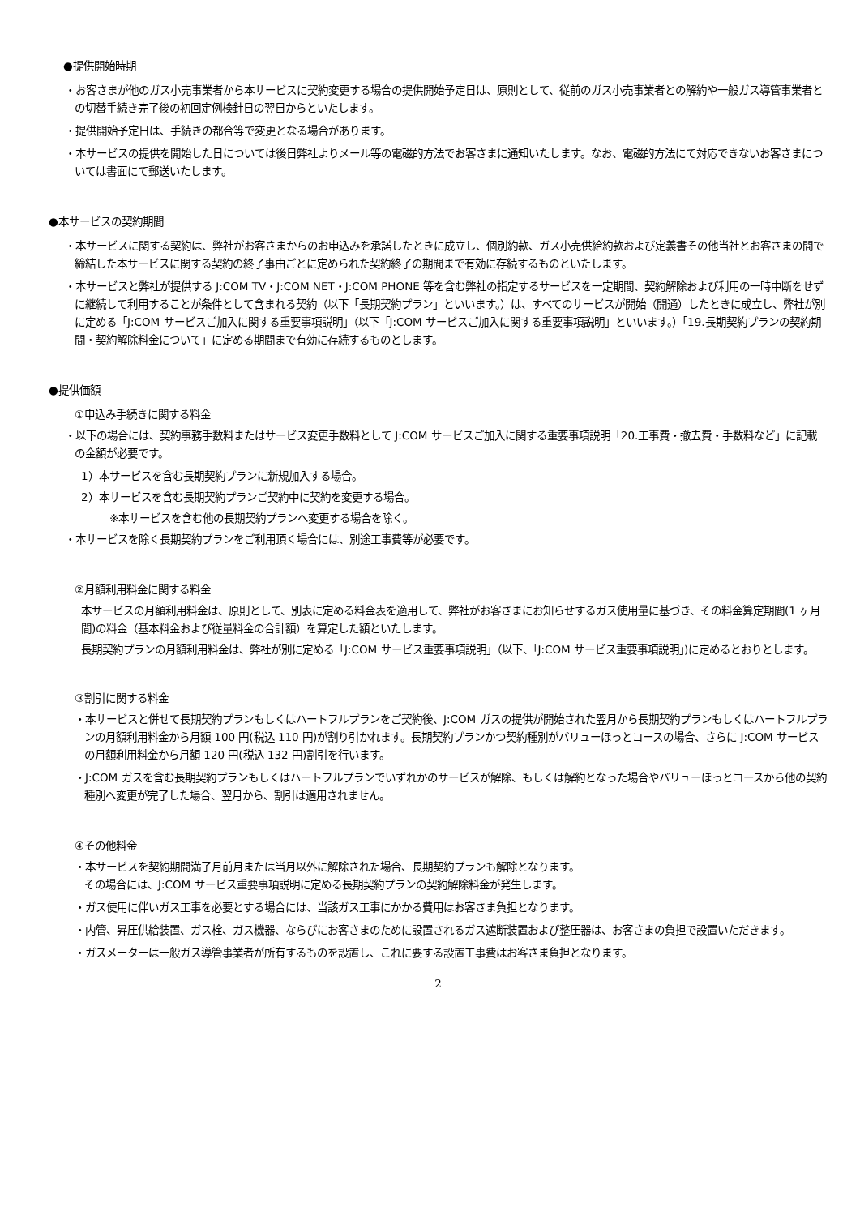●提供開始時期
・お客さまが他のガス小売事業者から本サービスに契約変更する場合の提供開始予定日は、原則として、従前のガス小売事業者との解約や一般ガス導管事業者との切替手続き完了後の初回定例検針日の翌日からといたします。
・提供開始予定日は、手続きの都合等で変更となる場合があります。
・本サービスの提供を開始した日については後日弊社よりメール等の電磁的方法でお客さまに通知いたします。なお、電磁的方法にて対応できないお客さまについては書面にて郵送いたします。
●本サービスの契約期間
・本サービスに関する契約は、弊社がお客さまからのお申込みを承諾したときに成立し、個別約款、ガス小売供給約款および定義書その他当社とお客さまの間で締結した本サービスに関する契約の終了事由ごとに定められた契約終了の期間まで有効に存続するものといたします。
・本サービスと弊社が提供する J:COM TV・J:COM NET・J:COM PHONE 等を含む弊社の指定するサービスを一定期間、契約解除および利用の一時中断をせずに継続して利用することが条件として含まれる契約（以下「長期契約プラン」といいます。）は、すべてのサービスが開始（開通）したときに成立し、弊社が別に定める「J:COM サービスご加入に関する重要事項説明」（以下「J:COM サービスご加入に関する重要事項説明」といいます。）「19.長期契約プランの契約期間・契約解除料金について」に定める期間まで有効に存続するものとします。
●提供価額
①申込み手続きに関する料金
・以下の場合には、契約事務手数料またはサービス変更手数料として J:COM サービスご加入に関する重要事項説明「20.工事費・撤去費・手数料など」に記載の金額が必要です。
1）本サービスを含む長期契約プランに新規加入する場合。
2）本サービスを含む長期契約プランご契約中に契約を変更する場合。
※本サービスを含む他の長期契約プランへ変更する場合を除く。
・本サービスを除く長期契約プランをご利用頂く場合には、別途工事費等が必要です。
②月額利用料金に関する料金
本サービスの月額利用料金は、原則として、別表に定める料金表を適用して、弊社がお客さまにお知らせするガス使用量に基づき、その料金算定期間(1 ヶ月間)の料金（基本料金および従量料金の合計額）を算定した額といたします。
長期契約プランの月額利用料金は、弊社が別に定める「J:COM サービス重要事項説明」（以下、「J:COM サービス重要事項説明」)に定めるとおりとします。
③割引に関する料金
・本サービスと併せて長期契約プランもしくはハートフルプランをご契約後、J:COM ガスの提供が開始された翌月から長期契約プランもしくはハートフルプランの月額利用料金から月額 100 円(税込 110 円)が割り引かれます。長期契約プランかつ契約種別がバリューほっとコースの場合、さらに J:COM サービスの月額利用料金から月額 120 円(税込 132 円)割引を行います。
・J:COM ガスを含む長期契約プランもしくはハートフルプランでいずれかのサービスが解除、もしくは解約となった場合やバリューほっとコースから他の契約種別へ変更が完了した場合、翌月から、割引は適用されません。
④その他料金
・本サービスを契約期間満了月前月または当月以外に解除された場合、長期契約プランも解除となります。
その場合には、J:COM サービス重要事項説明に定める長期契約プランの契約解除料金が発生します。
・ガス使用に伴いガス工事を必要とする場合には、当該ガス工事にかかる費用はお客さま負担となります。
・内管、昇圧供給装置、ガス栓、ガス機器、ならびにお客さまのために設置されるガス遮断装置および整圧器は、お客さまの負担で設置いただきます。
・ガスメーターは一般ガス導管事業者が所有するものを設置し、これに要する設置工事費はお客さま負担となります。
2